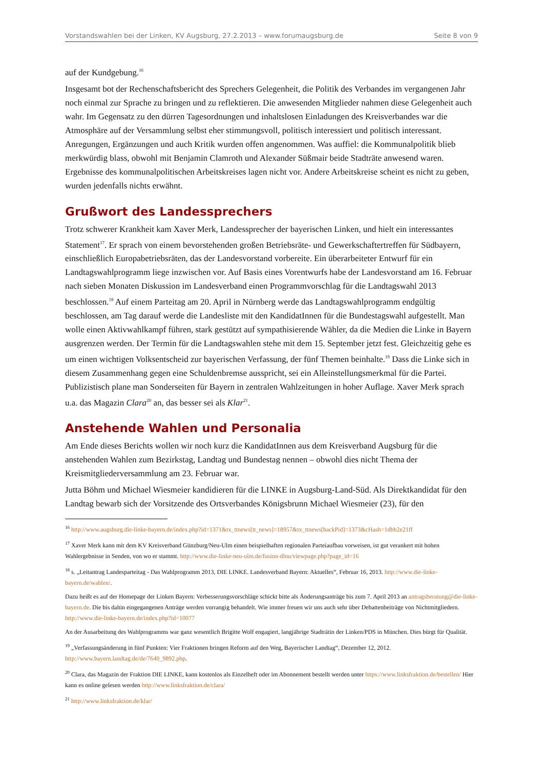Vorstandswahlen bei der Linken, KV Augsburg, 27.2.2013 – www.forumaugsburg.de Seite 8 von 9
auf der Kundgebung.<sup>16</sup>
Insgesamt bot der Rechenschaftsbericht des Sprechers Gelegenheit, die Politik des Verbandes im vergangenen Jahr noch einmal zur Sprache zu bringen und zu reflektieren. Die anwesenden Mitglieder nahmen diese Gelegenheit auch wahr. Im Gegensatz zu den dürren Tagesordnungen und inhaltslosen Einladungen des Kreisverbandes war die Atmosphäre auf der Versammlung selbst eher stimmungsvoll, politisch interessiert und politisch interessant. Anregungen, Ergänzungen und auch Kritik wurden offen angenommen. Was auffiel: die Kommunalpolitik blieb merkwürdig blass, obwohl mit Benjamin Clamroth und Alexander Süßmair beide Stadträte anwesend waren. Ergebnisse des kommunalpolitischen Arbeitskreises lagen nicht vor. Andere Arbeitskreise scheint es nicht zu geben, wurden jedenfalls nichts erwähnt.
Grußwort des Landessprechers
Trotz schwerer Krankheit kam Xaver Merk, Landessprecher der bayerischen Linken, und hielt ein interessantes Statement<sup>17</sup>. Er sprach von einem bevorstehenden großen Betriebsräte- und Gewerkschaftertreffen für Südbayern, einschließlich Europabetriebsräten, das der Landesvorstand vorbereite. Ein überarbeiteter Entwurf für ein Landtagswahlprogramm liege inzwischen vor. Auf Basis eines Vorentwurfs habe der Landesvorstand am 16. Februar nach sieben Monaten Diskussion im Landesverband einen Programmvorschlag für die Landtagswahl 2013 beschlossen.<sup>18</sup> Auf einem Parteitag am 20. April in Nürnberg werde das Landtagswahlprogramm endgültig beschlossen, am Tag darauf werde die Landesliste mit den KandidatInnen für die Bundestagswahl aufgestellt. Man wolle einen Aktivwahlkampf führen, stark gestützt auf sympathisierende Wähler, da die Medien die Linke in Bayern ausgrenzen werden. Der Termin für die Landtagswahlen stehe mit dem 15. September jetzt fest. Gleichzeitig gehe es um einen wichtigen Volksentscheid zur bayerischen Verfassung, der fünf Themen beinhalte.<sup>19</sup> Dass die Linke sich in diesem Zusammenhang gegen eine Schuldenbremse ausspricht, sei ein Alleinstellungsmerkmal für die Partei. Publizistisch plane man Sonderseiten für Bayern in zentralen Wahlzeitungen in hoher Auflage. Xaver Merk sprach u.a. das Magazin Clara<sup>20</sup> an, das besser sei als Klar<sup>21</sup>.
Anstehende Wahlen und Personalia
Am Ende dieses Berichts wollen wir noch kurz die KandidatInnen aus dem Kreisverband Augsburg für die anstehenden Wahlen zum Bezirkstag, Landtag und Bundestag nennen – obwohl dies nicht Thema der Kreismitgliederversammlung am 23. Februar war.
Jutta Böhm und Michael Wiesmeier kandidieren für die LINKE in Augsburg-Land-Süd. Als Direktkandidat für den Landtag bewarb sich der Vorsitzende des Ortsverbandes Königsbrunn Michael Wiesmeier (23), für den
<sup>16</sup> http://www.augsburg.die-linke-bayern.de/index.php?id=1371&tx_ttnews[tt_news]=18957&tx_ttnews[backPid]=1373&cHash=1dbb2e21ff
<sup>17</sup> Xaver Merk kann mit dem KV Kreisverband Günzburg/Neu-Ulm einen beispielhaften regionalen Parteiaufbau vorweisen, ist gut verankert mit hohen Wahlergebnisse in Senden, von wo er stammt. http://www.die-linke-neu-ulm.de/fusion-dlnu/viewpage.php?page_id=16
<sup>18</sup> s. „Leitantrag Landesparteitag - Das Wahlprogramm 2013, DIE LINKE. Landesverband Bayern: Aktuelles“, Februar 16, 2013. http://www.die-linke-bayern.de/wahlen/.
Dazu heißt es auf der Homepage der Linken Bayern: Verbesserungsvorschläge schickt bitte als Änderungsanträge bis zum 7. April 2013 an antragsberatung@die-linke-bayern.de. Die bis dahin eingegangenen Anträge werden vorrangig behandelt. Wie immer freuen wir uns auch sehr über Debattenbeiträge von Nichtmitgliedern. http://www.die-linke-bayern.de/index.php?id=10077
An der Ausarbeitung des Wahlprogramms war ganz wesentlich Brigitte Wolf engagiert, langjährige Stadträtin der Linken/PDS in München. Dies bürgt für Qualität.
<sup>19</sup> „Verfassungsänderung in fünf Punkten: Vier Fraktionen bringen Reform auf den Weg, Bayerischer Landtag“, Dezember 12, 2012. http://www.bayern.landtag.de/de/7640_9892.php.
<sup>20</sup> Clara, das Magazin der Fraktion DIE LINKE, kann kostenlos als Einzelheft oder im Abonnement bestellt werden unter https://www.linksfraktion.de/bestellen/ Hier kann es online gelesen werden http://www.linksfraktion.de/clara/
<sup>21</sup> http://www.linksfraktion.de/klar/